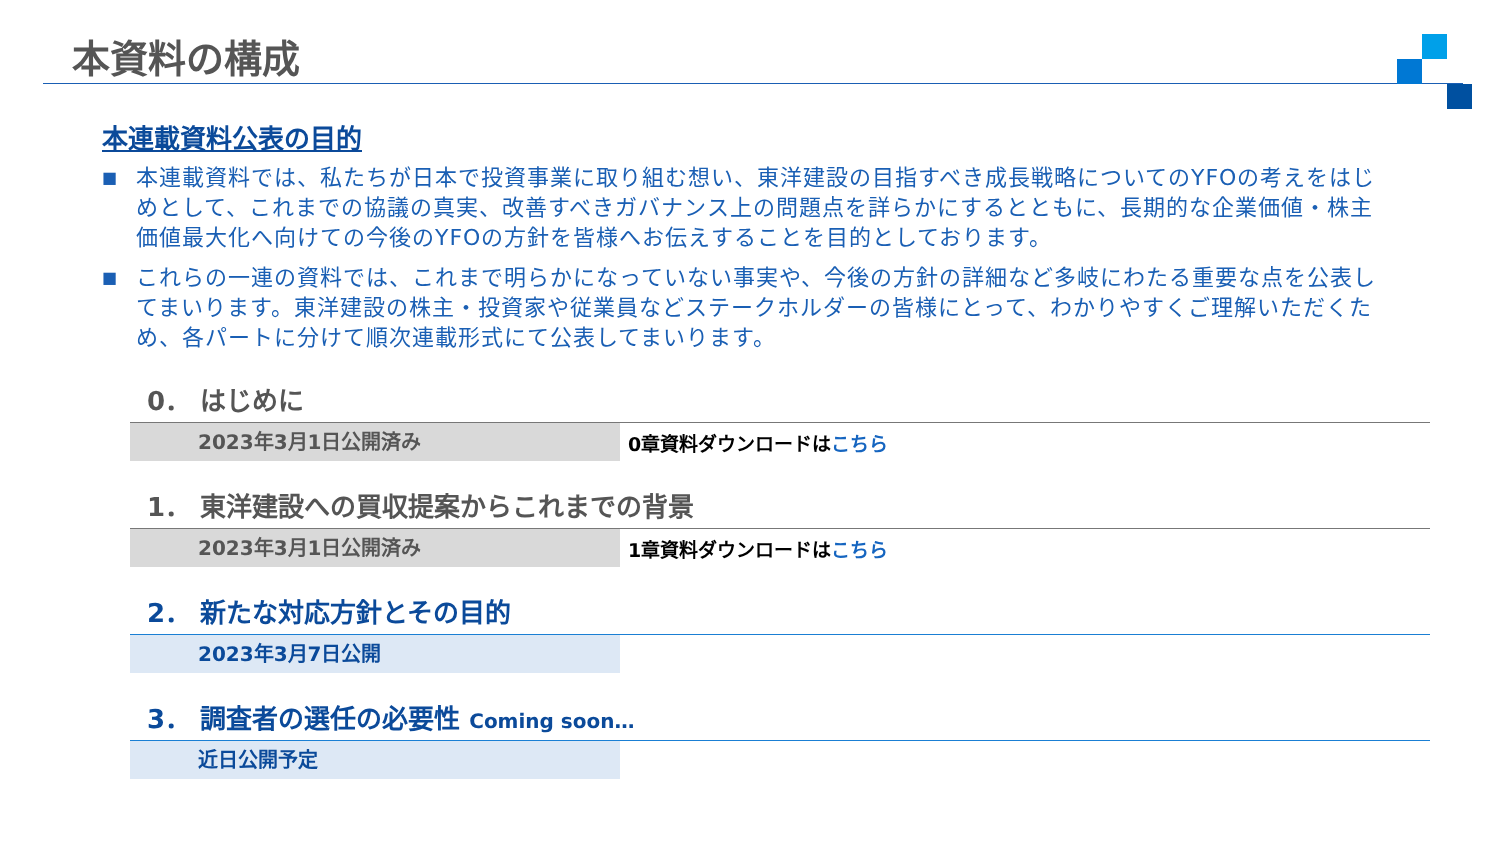本資料の構成
本連載資料公表の目的
■ 本連載資料では、私たちが日本で投資事業に取り組む想い、東洋建設の目指すべき成長戦略についてのYFOの考えをはじめとして、これまでの協議の真実、改善すべきガバナンス上の問題点を詳らかにするとともに、長期的な企業価値・株主価値最大化へ向けての今後のYFOの方針を皆様へお伝えすることを目的としております。
■ これらの一連の資料では、これまで明らかになっていない事実や、今後の方針の詳細など多岐にわたる重要な点を公表してまいります。東洋建設の株主・投資家や従業員などステークホルダーの皆様にとって、わかりやすくご理解いただくため、各パートに分けて順次連載形式にて公表してまいります。
0． はじめに
2023年3月1日公開済み
0章資料ダウンロードはこちら
1． 東洋建設への買収提案からこれまでの背景
2023年3月1日公開済み
1章資料ダウンロードはこちら
2． 新たな対応方針とその目的
2023年3月7日公開
3． 調査者の選任の必要性 Coming soon…
近日公開予定